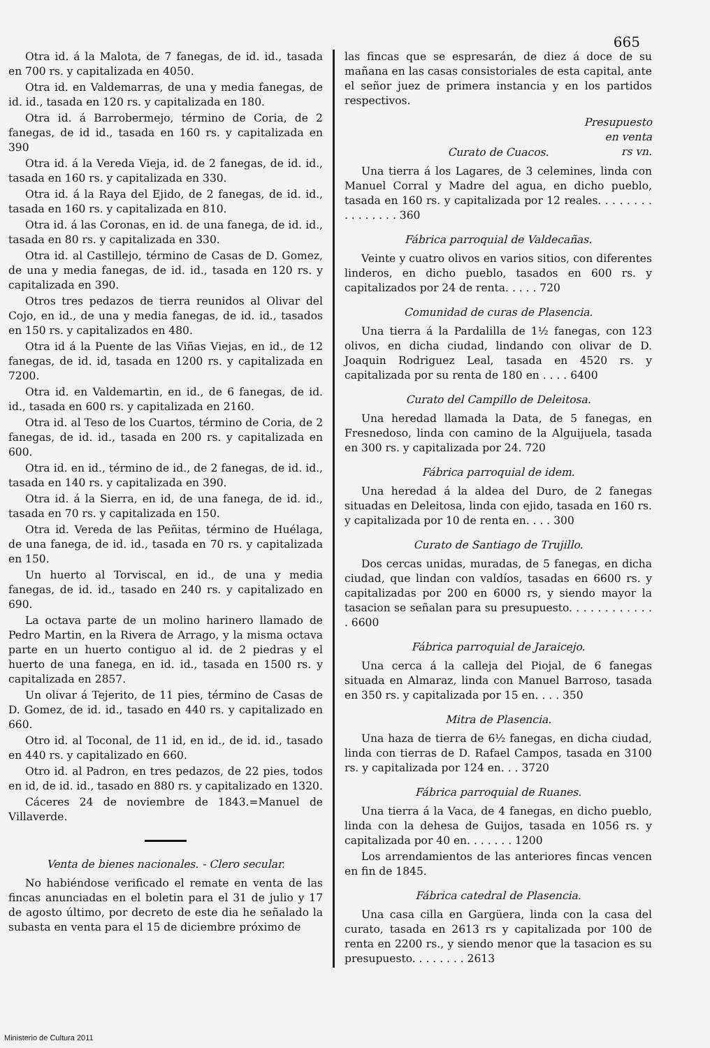665
Otra id. á la Malota, de 7 fanegas, de id. id., tasada en 700 rs. y capitalizada en 4050.
Otra id. en Valdemarras, de una y media fanegas, de id. id., tasada en 120 rs. y capitalizada en 180.
Otra id. á Barrobermejo, término de Coria, de 2 fanegas, de id id., tasada en 160 rs. y capitalizada en 390
Otra id. á la Vereda Vieja, id. de 2 fanegas, de id. id., tasada en 160 rs. y capitalizada en 330.
Otra id. á la Raya del Ejido, de 2 fanegas, de id. id., tasada en 160 rs. y capitalizada en 810.
Otra id. á las Coronas, en id. de una fanega, de id. id., tasada en 80 rs. y capitalizada en 330.
Otra id. al Castillejo, término de Casas de D. Gomez, de una y media fanegas, de id. id., tasada en 120 rs. y capitalizada en 390.
Otros tres pedazos de tierra reunidos al Olivar del Cojo, en id., de una y media fanegas, de id. id., tasados en 150 rs. y capitalizados en 480.
Otra id á la Puente de las Viñas Viejas, en id., de 12 fanegas, de id. id, tasada en 1200 rs. y capitalizada en 7200.
Otra id. en Valdemartin, en id., de 6 fanegas, de id. id., tasada en 600 rs. y capitalizada en 2160.
Otra id. al Teso de los Cuartos, término de Coria, de 2 fanegas, de id. id., tasada en 200 rs. y capitalizada en 600.
Otra id. en id., término de id., de 2 fanegas, de id. id., tasada en 140 rs. y capitalizada en 390.
Otra id. á la Sierra, en id, de una fanega, de id. id., tasada en 70 rs. y capitalizada en 150.
Otra id. Vereda de las Peñitas, término de Huélaga, de una fanega, de id. id., tasada en 70 rs. y capitalizada en 150.
Un huerto al Torviscal, en id., de una y media fanegas, de id. id., tasado en 240 rs. y capitalizado en 690.
La octava parte de un molino harinero llamado de Pedro Martin, en la Rivera de Arrago, y la misma octava parte en un huerto contiguo al id. de 2 piedras y el huerto de una fanega, en id. id., tasada en 1500 rs. y capitalizada en 2857.
Un olivar á Tejerito, de 11 pies, término de Casas de D. Gomez, de id. id., tasado en 440 rs. y capitalizado en 660.
Otro id. al Toconal, de 11 id, en id., de id. id., tasado en 440 rs. y capitalizado en 660.
Otro id. al Padron, en tres pedazos, de 22 pies, todos en id, de id. id., tasado en 880 rs. y capitalizado en 1320.
Cáceres 24 de noviembre de 1843.=Manuel de Villaverde.
Venta de bienes nacionales. - Clero secular.
No habiéndose verificado el remate en venta de las fincas anunciadas en el boletin para el 31 de julio y 17 de agosto último, por decreto de este dia he señalado la subasta en venta para el 15 de diciembre próximo de
las fincas que se espresarán, de diez á doce de su mañana en las casas consistoriales de esta capital, ante el señor juez de primera instancia y en los partidos respectivos.
Presupuesto
en venta
rs vn.
Curato de Cuacos.
Una tierra á los Lagares, de 3 celemines, linda con Manuel Corral y Madre del agua, en dicho pueblo, tasada en 160 rs. y capitalizada por 12 reales. . . . . . . . . . . . . . . . 360
Fábrica parroquial de Valdecañas.
Veinte y cuatro olivos en varios sitios, con diferentes linderos, en dicho pueblo, tasados en 600 rs. y capitalizados por 24 de renta. . . . . 720
Comunidad de curas de Plasencia.
Una tierra á la Pardalilla de 1½ fanegas, con 123 olivos, en dicha ciudad, lindando con olivar de D. Joaquin Rodriguez Leal, tasada en 4520 rs. y capitalizada por su renta de 180 en . . . . 6400
Curato del Campillo de Deleitosa.
Una heredad llamada la Data, de 5 fanegas, en Fresnedoso, linda con camino de la Alguijuela, tasada en 300 rs. y capitalizada por 24. 720
Fábrica parroquial de idem.
Una heredad á la aldea del Duro, de 2 fanegas situadas en Deleitosa, linda con ejido, tasada en 160 rs. y capitalizada por 10 de renta en. . . . 300
Curato de Santiago de Trujillo.
Dos cercas unidas, muradas, de 5 fanegas, en dicha ciudad, que lindan con valdíos, tasadas en 6600 rs. y capitalizadas por 200 en 6000 rs, y siendo mayor la tasacion se señalan para su presupuesto. . . . . . . . . . . . . 6600
Fábrica parroquial de Jaraicejo.
Una cerca á la calleja del Piojal, de 6 fanegas situada en Almaraz, linda con Manuel Barroso, tasada en 350 rs. y capitalizada por 15 en. . . . 350
Mitra de Plasencia.
Una haza de tierra de 6½ fanegas, en dicha ciudad, linda con tierras de D. Rafael Campos, tasada en 3100 rs. y capitalizada por 124 en. . . 3720
Fábrica parroquial de Ruanes.
Una tierra á la Vaca, de 4 fanegas, en dicho pueblo, linda con la dehesa de Guijos, tasada en 1056 rs. y capitalizada por 40 en. . . . . . . 1200
Los arrendamientos de las anteriores fincas vencen en fin de 1845.
Fábrica catedral de Plasencia.
Una casa cilla en Gargüera, linda con la casa del curato, tasada en 2613 rs y capitalizada por 100 de renta en 2200 rs., y siendo menor que la tasacion es su presupuesto. . . . . . . . 2613
Ministerio de Cultura 2011